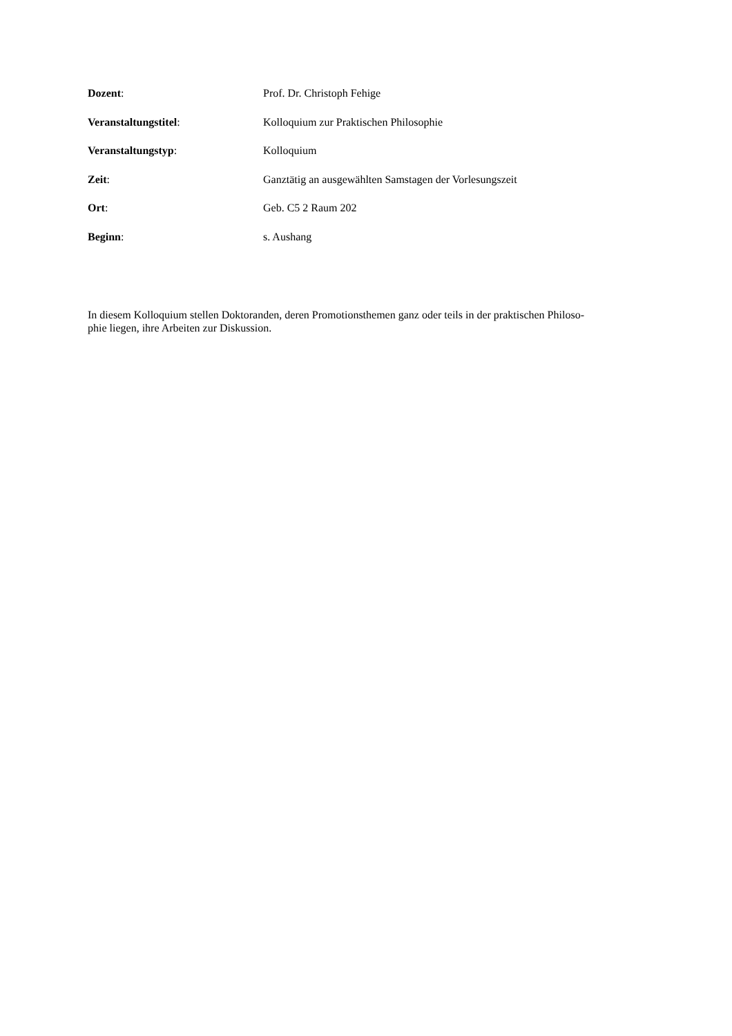Dozent: Prof. Dr. Christoph Fehige
Veranstaltungstitel: Kolloquium zur Praktischen Philosophie
Veranstaltungstyp: Kolloquium
Zeit: Ganztätig an ausgewählten Samstagen der Vorlesungszeit
Ort: Geb. C5 2 Raum 202
Beginn: s. Aushang
In diesem Kolloquium stellen Doktoranden, deren Promotionsthemen ganz oder teils in der praktischen Philoso-
phie liegen, ihre Arbeiten zur Diskussion.